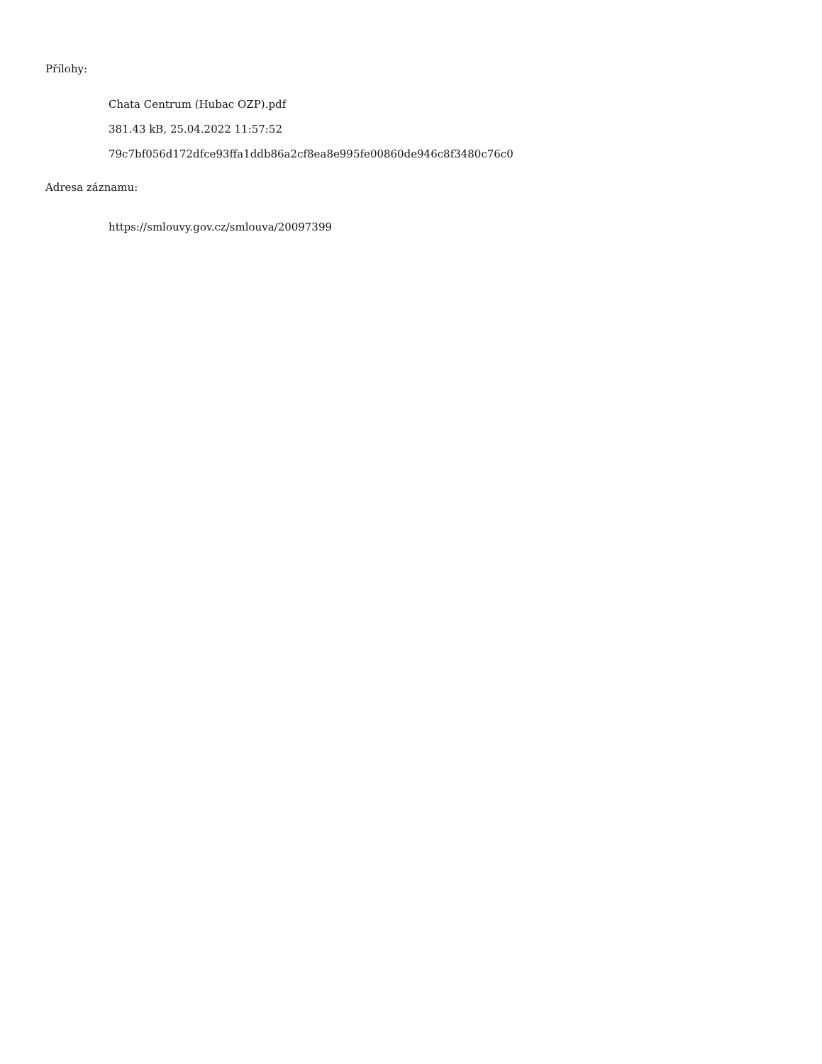Přílohy:
Chata Centrum (Hubac OZP).pdf
381.43 kB, 25.04.2022 11:57:52
79c7bf056d172dfce93ffa1ddb86a2cf8ea8e995fe00860de946c8f3480c76c0
Adresa záznamu:
https://smlouvy.gov.cz/smlouva/20097399